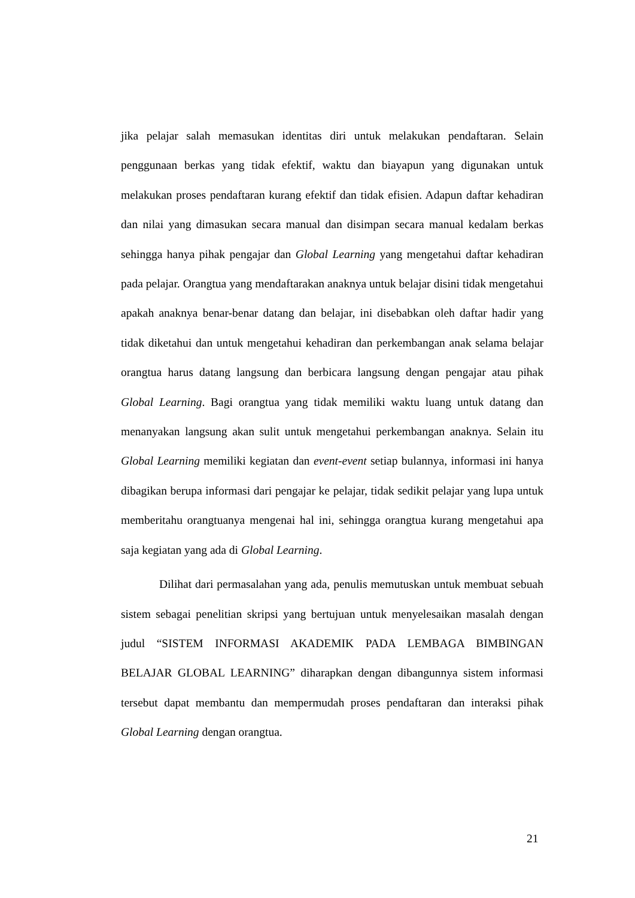jika pelajar salah memasukan identitas diri untuk melakukan pendaftaran. Selain penggunaan berkas yang tidak efektif, waktu dan biayapun yang digunakan untuk melakukan proses pendaftaran kurang efektif dan tidak efisien. Adapun daftar kehadiran dan nilai yang dimasukan secara manual dan disimpan secara manual kedalam berkas sehingga hanya pihak pengajar dan Global Learning yang mengetahui daftar kehadiran pada pelajar. Orangtua yang mendaftarakan anaknya untuk belajar disini tidak mengetahui apakah anaknya benar-benar datang dan belajar, ini disebabkan oleh daftar hadir yang tidak diketahui dan untuk mengetahui kehadiran dan perkembangan anak selama belajar orangtua harus datang langsung dan berbicara langsung dengan pengajar atau pihak Global Learning. Bagi orangtua yang tidak memiliki waktu luang untuk datang dan menanyakan langsung akan sulit untuk mengetahui perkembangan anaknya. Selain itu Global Learning memiliki kegiatan dan event-event setiap bulannya, informasi ini hanya dibagikan berupa informasi dari pengajar ke pelajar, tidak sedikit pelajar yang lupa untuk memberitahu orangtuanya mengenai hal ini, sehingga orangtua kurang mengetahui apa saja kegiatan yang ada di Global Learning.
Dilihat dari permasalahan yang ada, penulis memutuskan untuk membuat sebuah sistem sebagai penelitian skripsi yang bertujuan untuk menyelesaikan masalah dengan judul “SISTEM INFORMASI AKADEMIK PADA LEMBAGA BIMBINGAN BELAJAR GLOBAL LEARNING” diharapkan dengan dibangunnya sistem informasi tersebut dapat membantu dan mempermudah proses pendaftaran dan interaksi pihak Global Learning dengan orangtua.
21